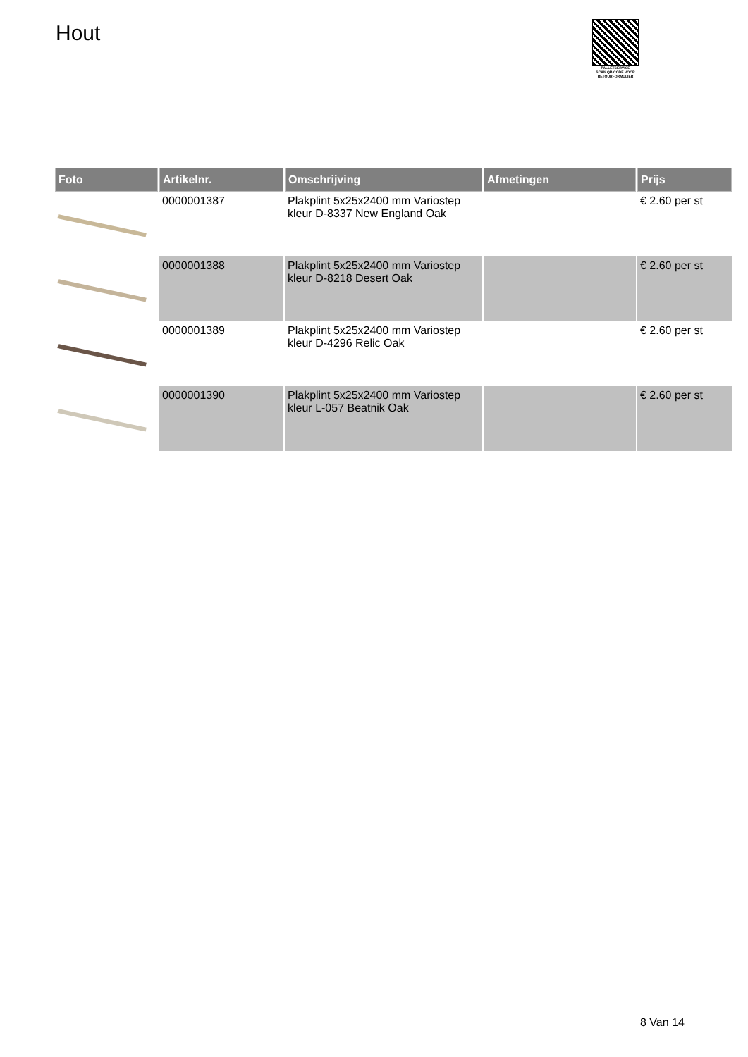Hout
PALLETSERVICE
SCAN QR-CODE VOOR RETOURFORMULIER
| Foto | Artikelnr. | Omschrijving | Afmetingen | Prijs |
| --- | --- | --- | --- | --- |
| | 0000001387 | Plakplint 5x25x2400 mm Variostep kleur D-8337 New England Oak | | € 2.60 per st |
| | 0000001388 | Plakplint 5x25x2400 mm Variostep kleur D-8218 Desert Oak | | € 2.60 per st |
| | 0000001389 | Plakplint 5x25x2400 mm Variostep kleur D-4296 Relic Oak | | € 2.60 per st |
| | 0000001390 | Plakplint 5x25x2400 mm Variostep kleur L-057 Beatnik Oak | | € 2.60 per st |
8 Van 14